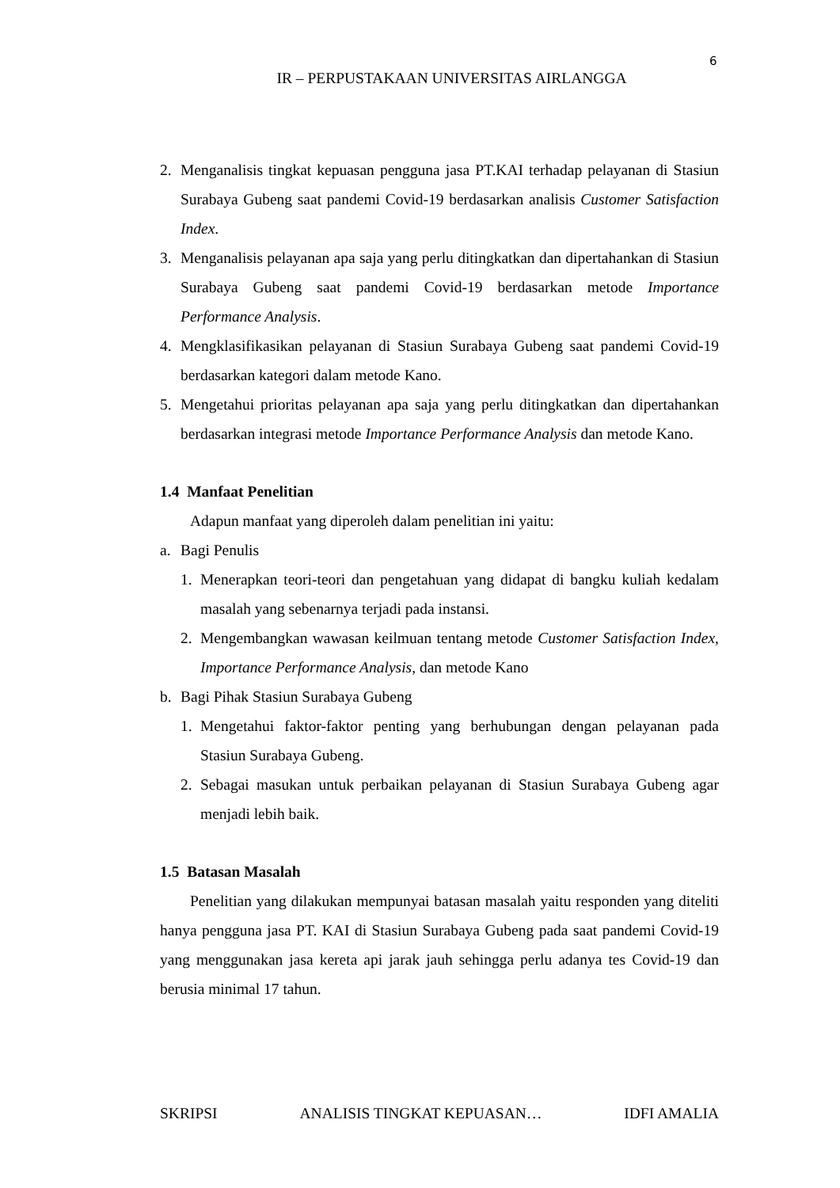6
IR – PERPUSTAKAAN UNIVERSITAS AIRLANGGA
2. Menganalisis tingkat kepuasan pengguna jasa PT.KAI terhadap pelayanan di Stasiun Surabaya Gubeng saat pandemi Covid-19 berdasarkan analisis Customer Satisfaction Index.
3. Menganalisis pelayanan apa saja yang perlu ditingkatkan dan dipertahankan di Stasiun Surabaya Gubeng saat pandemi Covid-19 berdasarkan metode Importance Performance Analysis.
4. Mengklasifikasikan pelayanan di Stasiun Surabaya Gubeng saat pandemi Covid-19 berdasarkan kategori dalam metode Kano.
5. Mengetahui prioritas pelayanan apa saja yang perlu ditingkatkan dan dipertahankan berdasarkan integrasi metode Importance Performance Analysis dan metode Kano.
1.4 Manfaat Penelitian
Adapun manfaat yang diperoleh dalam penelitian ini yaitu:
a. Bagi Penulis
1. Menerapkan teori-teori dan pengetahuan yang didapat di bangku kuliah kedalam masalah yang sebenarnya terjadi pada instansi.
2. Mengembangkan wawasan keilmuan tentang metode Customer Satisfaction Index, Importance Performance Analysis, dan metode Kano
b. Bagi Pihak Stasiun Surabaya Gubeng
1. Mengetahui faktor-faktor penting yang berhubungan dengan pelayanan pada Stasiun Surabaya Gubeng.
2. Sebagai masukan untuk perbaikan pelayanan di Stasiun Surabaya Gubeng agar menjadi lebih baik.
1.5 Batasan Masalah
Penelitian yang dilakukan mempunyai batasan masalah yaitu responden yang diteliti hanya pengguna jasa PT. KAI di Stasiun Surabaya Gubeng pada saat pandemi Covid-19 yang menggunakan jasa kereta api jarak jauh sehingga perlu adanya tes Covid-19 dan berusia minimal 17 tahun.
SKRIPSI ANALISIS TINGKAT KEPUASAN… IDFI AMALIA